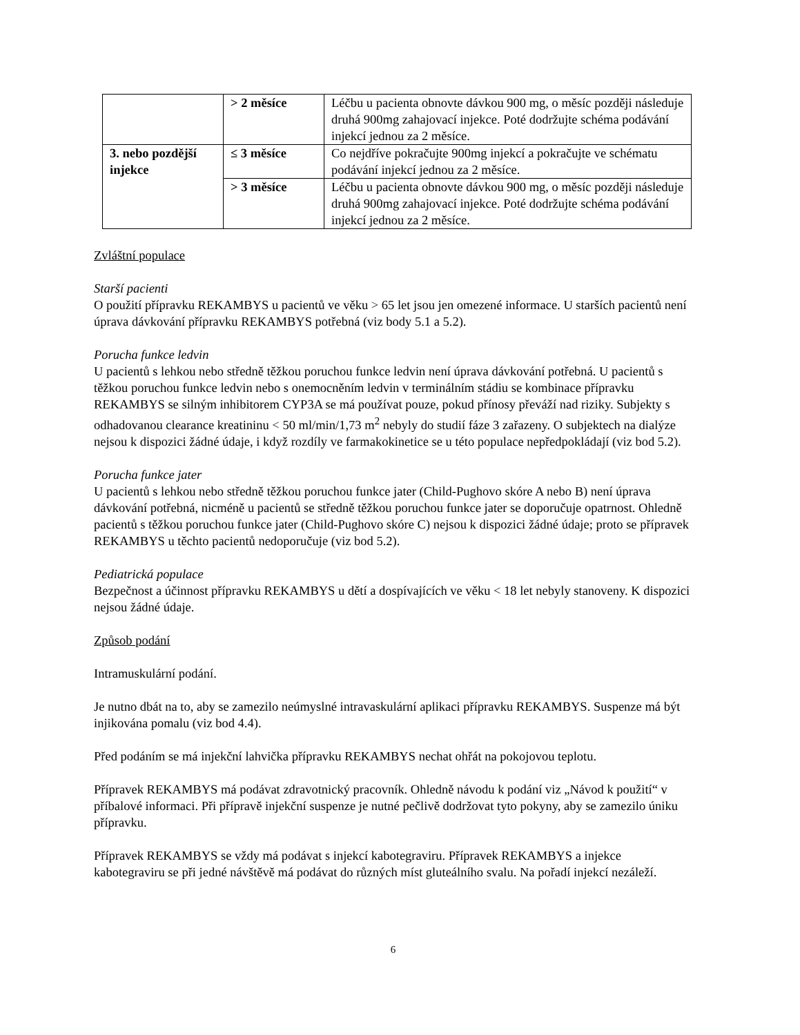| | > 2 měsíce | Léčbu u pacienta obnovte dávkou 900 mg, o měsíc později následuje druhá 900mg zahajovací injekce. Poté dodržujte schéma podávání injekcí jednou za 2 měsíce. |
| 3. nebo pozdější injekce | ≤ 3 měsíce | Co nejdříve pokračujte 900mg injekcí a pokračujte ve schématu podávání injekcí jednou za 2 měsíce. |
| | > 3 měsíce | Léčbu u pacienta obnovte dávkou 900 mg, o měsíc později následuje druhá 900mg zahajovací injekce. Poté dodržujte schéma podávání injekcí jednou za 2 měsíce. |
Zvláštní populace
Starší pacienti
O použití přípravku REKAMBYS u pacientů ve věku > 65 let jsou jen omezené informace. U starších pacientů není úprava dávkování přípravku REKAMBYS potřebná (viz body 5.1 a 5.2).
Porucha funkce ledvin
U pacientů s lehkou nebo středně těžkou poruchou funkce ledvin není úprava dávkování potřebná. U pacientů s těžkou poruchou funkce ledvin nebo s onemocněním ledvin v terminálním stádiu se kombinace přípravku REKAMBYS se silným inhibitorem CYP3A se má používat pouze, pokud přínosy převáží nad riziky. Subjekty s odhadovanou clearance kreatininu < 50 ml/min/1,73 m<sup>2</sup> nebyly do studií fáze 3 zařazeny. O subjektech na dialýze nejsou k dispozici žádné údaje, i když rozdíly ve farmakokinetice se u této populace nepředpokládají (viz bod 5.2).
Porucha funkce jater
U pacientů s lehkou nebo středně těžkou poruchou funkce jater (Child-Pughovo skóre A nebo B) není úprava dávkování potřebná, nicméně u pacientů se středně těžkou poruchou funkce jater se doporučuje opatrnost. Ohledně pacientů s těžkou poruchou funkce jater (Child-Pughovo skóre C) nejsou k dispozici žádné údaje; proto se přípravek REKAMBYS u těchto pacientů nedoporučuje (viz bod 5.2).
Pediatrická populace
Bezpečnost a účinnost přípravku REKAMBYS u dětí a dospívajících ve věku < 18 let nebyly stanoveny. K dispozici nejsou žádné údaje.
Způsob podání
Intramuskulární podání.
Je nutno dbát na to, aby se zamezilo neúmyslné intravaskulární aplikaci přípravku REKAMBYS. Suspenze má být injikována pomalu (viz bod 4.4).
Před podáním se má injekční lahvička přípravku REKAMBYS nechat ohřát na pokojovou teplotu.
Přípravek REKAMBYS má podávat zdravotnický pracovník. Ohledně návodu k podání viz „Návod k použití“ v příbalové informaci. Při přípravě injekční suspenze je nutné pečlivě dodržovat tyto pokyny, aby se zamezilo úniku přípravku.
Přípravek REKAMBYS se vždy má podávat s injekcí kabotegraviru. Přípravek REKAMBYS a injekce kabotegraviru se při jedné návštěvě má podávat do různých míst gluteálního svalu. Na pořadí injekcí nezáleží.
6